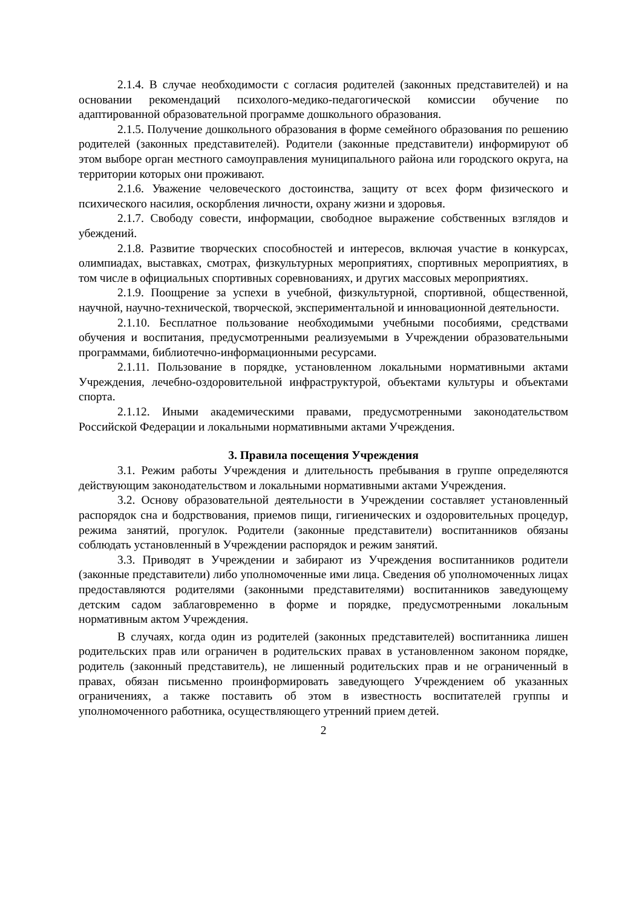2.1.4. В случае необходимости с согласия родителей (законных представителей) и на основании рекомендаций психолого-медико-педагогической комиссии обучение по адаптированной образовательной программе дошкольного образования.
2.1.5. Получение дошкольного образования в форме семейного образования по решению родителей (законных представителей). Родители (законные представители) информируют об этом выборе орган местного самоуправления муниципального района или городского округа, на территории которых они проживают.
2.1.6. Уважение человеческого достоинства, защиту от всех форм физического и психического насилия, оскорбления личности, охрану жизни и здоровья.
2.1.7. Свободу совести, информации, свободное выражение собственных взглядов и убеждений.
2.1.8. Развитие творческих способностей и интересов, включая участие в конкурсах, олимпиадах, выставках, смотрах, физкультурных мероприятиях, спортивных мероприятиях, в том числе в официальных спортивных соревнованиях, и других массовых мероприятиях.
2.1.9. Поощрение за успехи в учебной, физкультурной, спортивной, общественной, научной, научно-технической, творческой, экспериментальной и инновационной деятельности.
2.1.10. Бесплатное пользование необходимыми учебными пособиями, средствами обучения и воспитания, предусмотренными реализуемыми в Учреждении образовательными программами, библиотечно-информационными ресурсами.
2.1.11. Пользование в порядке, установленном локальными нормативными актами Учреждения, лечебно-оздоровительной инфраструктурой, объектами культуры и объектами спорта.
2.1.12. Иными академическими правами, предусмотренными законодательством Российской Федерации и локальными нормативными актами Учреждения.
3. Правила посещения Учреждения
3.1. Режим работы Учреждения и длительность пребывания в группе определяются действующим законодательством и локальными нормативными актами Учреждения.
3.2. Основу образовательной деятельности в Учреждении составляет установленный распорядок сна и бодрствования, приемов пищи, гигиенических и оздоровительных процедур, режима занятий, прогулок. Родители (законные представители) воспитанников обязаны соблюдать установленный в Учреждении распорядок и режим занятий.
3.3. Приводят в Учреждении и забирают из Учреждения воспитанников родители (законные представители) либо уполномоченные ими лица. Сведения об уполномоченных лицах предоставляются родителями (законными представителями) воспитанников заведующему детским садом заблаговременно в форме и порядке, предусмотренными локальным нормативным актом Учреждения.
В случаях, когда один из родителей (законных представителей) воспитанника лишен родительских прав или ограничен в родительских правах в установленном законом порядке, родитель (законный представитель), не лишенный родительских прав и не ограниченный в правах, обязан письменно проинформировать заведующего Учреждением об указанных ограничениях, а также поставить об этом в известность воспитателей группы и уполномоченного работника, осуществляющего утренний прием детей.
2